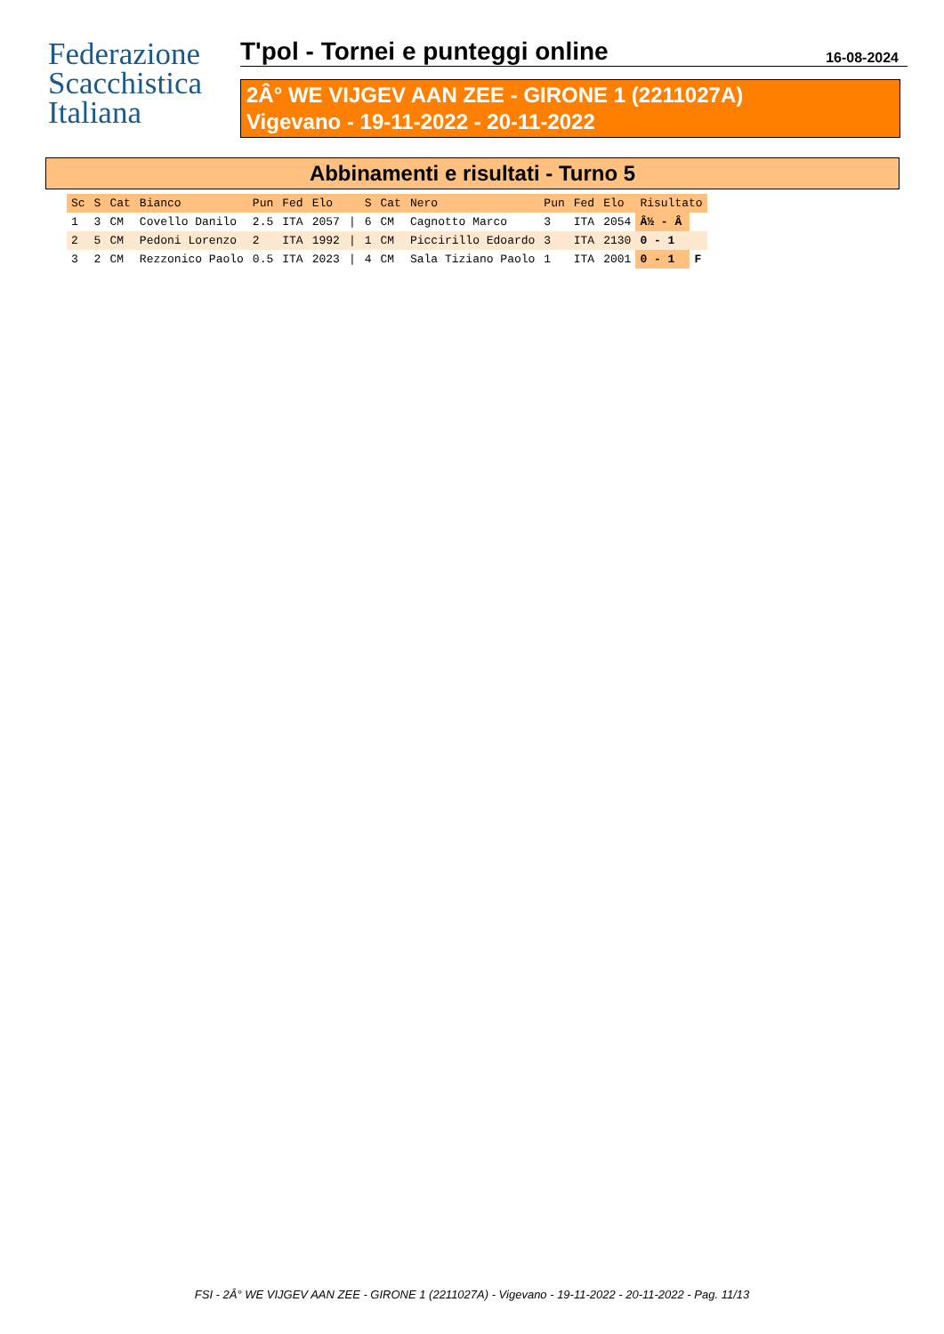Federazione
Scacchistica
Italiana
T'pol - Tornei e punteggi online 16-08-2024
2Â° WE VIJGEV AAN ZEE - GIRONE 1 (2211027A)
Vigevano - 19-11-2022 - 20-11-2022
Abbinamenti e risultati - Turno 5
| Sc | S | Cat | Bianco | Pun | Fed | Elo | | S | Cat | Nero | Pun | Fed | Elo | Risultato | |
| --- | --- | --- | --- | --- | --- | --- | --- | --- | --- | --- | --- | --- | --- | --- | --- |
| 1 | 3 | CM | Covello Danilo | 2.5 | ITA | 2057 | / | 6 | CM | Cagnotto Marco | 3 | ITA | 2054 | Â½ - Â | |
| 2 | 5 | CM | Pedoni Lorenzo | 2 | ITA | 1992 | / | 1 | CM | Piccirillo Edoardo | 3 | ITA | 2130 | 0 - 1 | |
| 3 | 2 | CM | Rezzonico Paolo | 0.5 | ITA | 2023 | / | 4 | CM | Sala Tiziano Paolo | 1 | ITA | 2001 | 0 - 1 | F |
FSI - 2Â° WE VIJGEV AAN ZEE - GIRONE 1 (2211027A) - Vigevano - 19-11-2022 - 20-11-2022 - Pag. 11/13